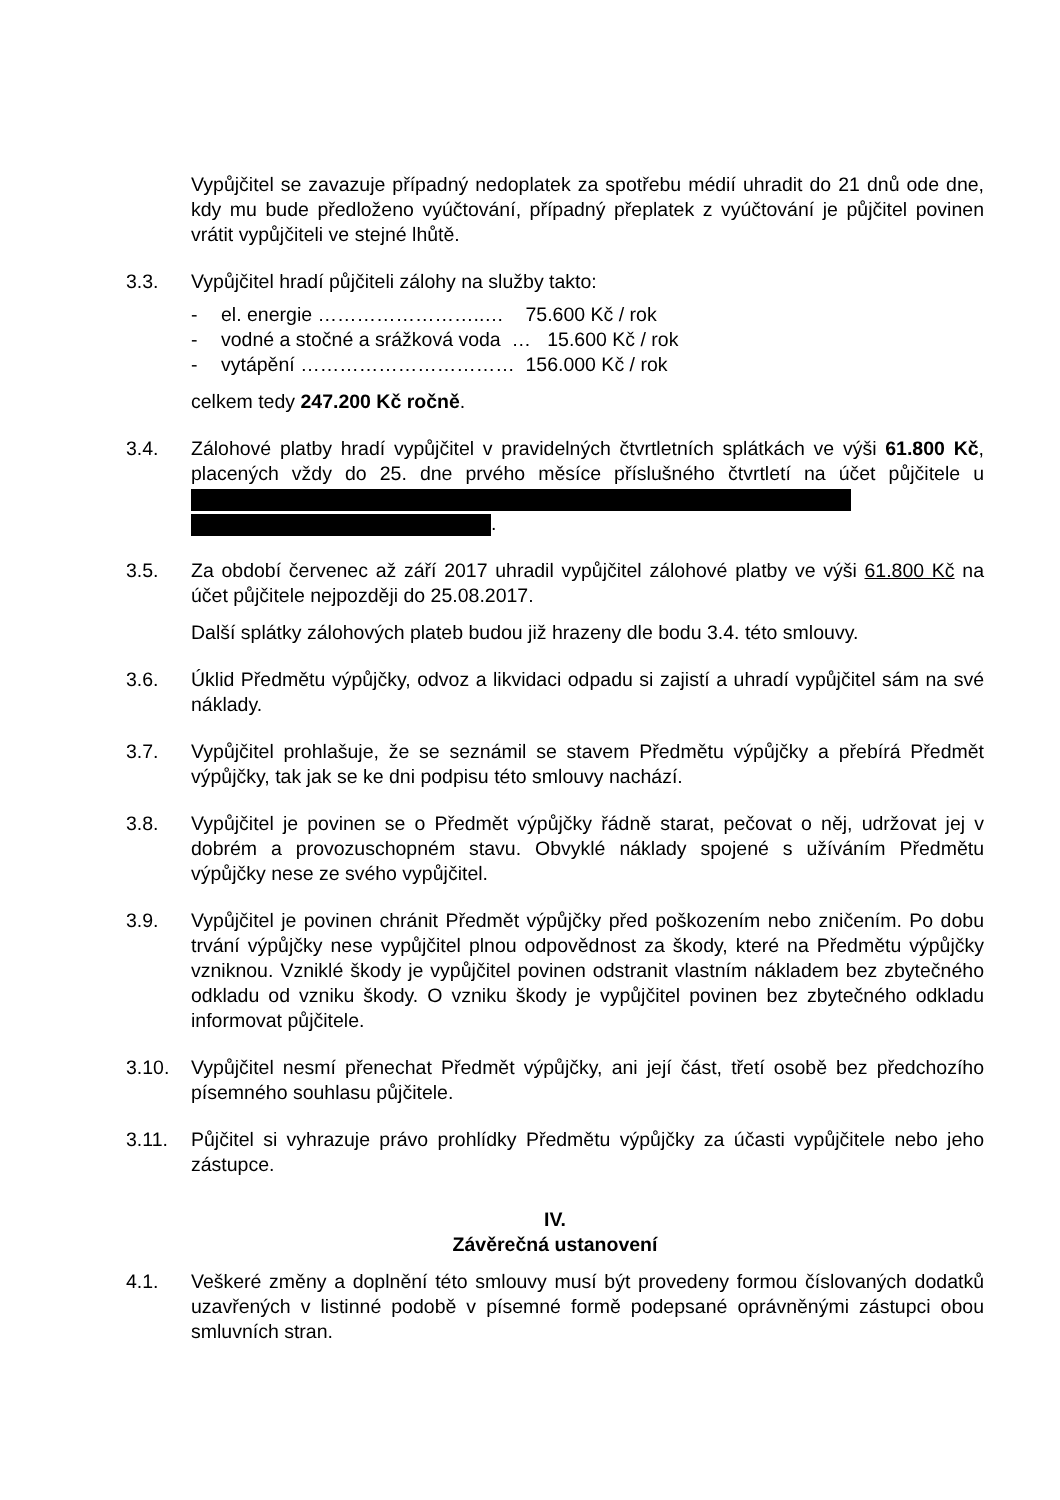Vypůjčitel se zavazuje případný nedoplatek za spotřebu médií uhradit do 21 dnů ode dne, kdy mu bude předloženo vyúčtování, případný přeplatek z vyúčtování je půjčitel povinen vrátit vypůjčiteli ve stejné lhůtě.
3.3. Vypůjčitel hradí půjčiteli zálohy na služby takto:
- el. energie ……………………..… 75.600 Kč / rok
- vodné a stočné a srážková voda … 15.600 Kč / rok
- vytápění …………………………… 156.000 Kč / rok
celkem tedy 247.200 Kč ročně.
3.4. Zálohové platby hradí vypůjčitel v pravidelných čtvrtletních splátkách ve výši 61.800 Kč, placených vždy do 25. dne prvého měsíce příslušného čtvrtletí na účet půjčitele u
.
3.5. Za období červenec až září 2017 uhradil vypůjčitel zálohové platby ve výši 61.800 Kč na účet půjčitele nejpozději do 25.08.2017.
Další splátky zálohových plateb budou již hrazeny dle bodu 3.4. této smlouvy.
3.6. Úklid Předmětu výpůjčky, odvoz a likvidaci odpadu si zajistí a uhradí vypůjčitel sám na své náklady.
3.7. Vypůjčitel prohlašuje, že se seznámil se stavem Předmětu výpůjčky a přebírá Předmět výpůjčky, tak jak se ke dni podpisu této smlouvy nachází.
3.8. Vypůjčitel je povinen se o Předmět výpůjčky řádně starat, pečovat o něj, udržovat jej v dobrém a provozuschopném stavu. Obvyklé náklady spojené s užíváním Předmětu výpůjčky nese ze svého vypůjčitel.
3.9. Vypůjčitel je povinen chránit Předmět výpůjčky před poškozením nebo zničením. Po dobu trvání výpůjčky nese vypůjčitel plnou odpovědnost za škody, které na Předmětu výpůjčky vzniknou. Vzniklé škody je vypůjčitel povinen odstranit vlastním nákladem bez zbytečného odkladu od vzniku škody. O vzniku škody je vypůjčitel povinen bez zbytečného odkladu informovat půjčitele.
3.10. Vypůjčitel nesmí přenechat Předmět výpůjčky, ani její část, třetí osobě bez předchozího písemného souhlasu půjčitele.
3.11. Půjčitel si vyhrazuje právo prohlídky Předmětu výpůjčky za účasti vypůjčitele nebo jeho zástupce.
IV.
Závěrečná ustanovení
4.1. Veškeré změny a doplnění této smlouvy musí být provedeny formou číslovaných dodatků uzavřených v listinné podobě v písemné formě podepsané oprávněnými zástupci obou smluvních stran.